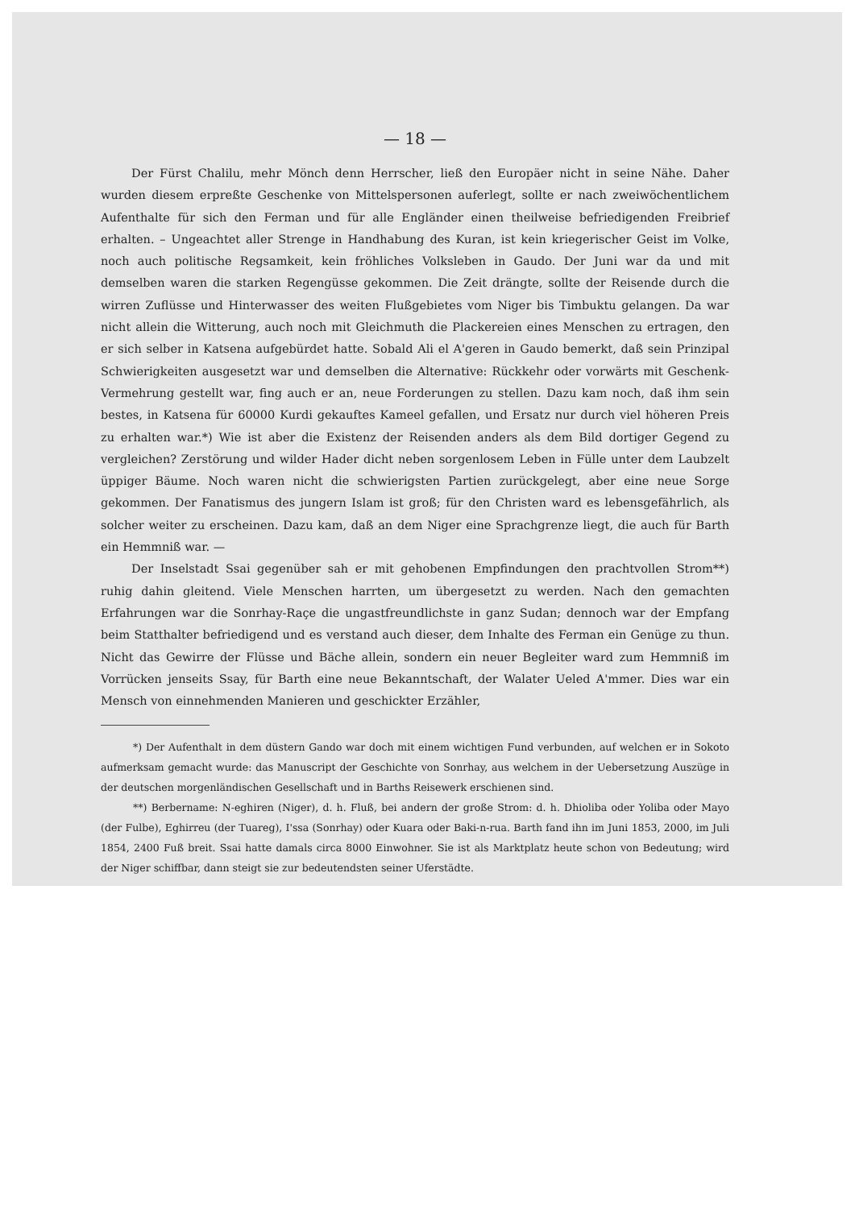— 18 —
Der Fürst Chalilu, mehr Mönch denn Herrscher, ließ den Europäer nicht in seine Nähe. Daher wurden diesem erpreßte Geschenke von Mittelspersonen auferlegt, sollte er nach zweiwöchentlichem Aufenthalte für sich den Ferman und für alle Engländer einen theilweise befriedigenden Freibrief erhalten. – Ungeachtet aller Strenge in Handhabung des Kuran, ist kein kriegerischer Geist im Volke, noch auch politische Regsamkeit, kein fröhliches Volksleben in Gaudo. Der Juni war da und mit demselben waren die starken Regengüsse gekommen. Die Zeit drängte, sollte der Reisende durch die wirren Zuflüsse und Hinterwasser des weiten Flußgebietes vom Niger bis Timbuktu gelangen. Da war nicht allein die Witterung, auch noch mit Gleichmuth die Plackereien eines Menschen zu ertragen, den er sich selber in Katsena aufgebürdet hatte. Sobald Ali el A'geren in Gaudo bemerkt, daß sein Prinzipal Schwierigkeiten ausgesetzt war und demselben die Alternative: Rückkehr oder vorwärts mit Geschenk-Vermehrung gestellt war, fing auch er an, neue Forderungen zu stellen. Dazu kam noch, daß ihm sein bestes, in Katsena für 60000 Kurdi gekauftes Kameel gefallen, und Ersatz nur durch viel höheren Preis zu erhalten war.*) Wie ist aber die Existenz der Reisenden anders als dem Bild dortiger Gegend zu vergleichen? Zerstörung und wilder Hader dicht neben sorgenlosem Leben in Fülle unter dem Laubzelt üppiger Bäume. Noch waren nicht die schwierigsten Partien zurückgelegt, aber eine neue Sorge gekommen. Der Fanatismus des jungern Islam ist groß; für den Christen ward es lebensgefährlich, als solcher weiter zu erscheinen. Dazu kam, daß an dem Niger eine Sprachgrenze liegt, die auch für Barth ein Hemmniß war. —
Der Inselstadt Ssai gegenüber sah er mit gehobenen Empfindungen den prachtvollen Strom**) ruhig dahin gleitend. Viele Menschen harrten, um übergesetzt zu werden. Nach den gemachten Erfahrungen war die Sonrhay-Raçe die ungastfreundlichste in ganz Sudan; dennoch war der Empfang beim Statthalter befriedigend und es verstand auch dieser, dem Inhalte des Ferman ein Genüge zu thun. Nicht das Gewirre der Flüsse und Bäche allein, sondern ein neuer Begleiter ward zum Hemmniß im Vorrücken jenseits Ssay, für Barth eine neue Bekanntschaft, der Walater Ueled A'mmer. Dies war ein Mensch von einnehmenden Manieren und geschickter Erzähler,
*) Der Aufenthalt in dem düstern Gando war doch mit einem wichtigen Fund verbunden, auf welchen er in Sokoto aufmerksam gemacht wurde: das Manuscript der Geschichte von Sonrhay, aus welchem in der Uebersetzung Auszüge in der deutschen morgenländischen Gesellschaft und in Barths Reisewerk erschienen sind.
**) Berbername: N-eghiren (Niger), d. h. Fluß, bei andern der große Strom: d. h. Dhioliba oder Yoliba oder Mayo (der Fulbe), Eghirreu (der Tuareg), I'ssa (Sonrhay) oder Kuara oder Baki-n-rua. Barth fand ihn im Juni 1853, 2000, im Juli 1854, 2400 Fuß breit. Ssai hatte damals circa 8000 Einwohner. Sie ist als Marktplatz heute schon von Bedeutung; wird der Niger schiffbar, dann steigt sie zur bedeutendsten seiner Uferstädte.